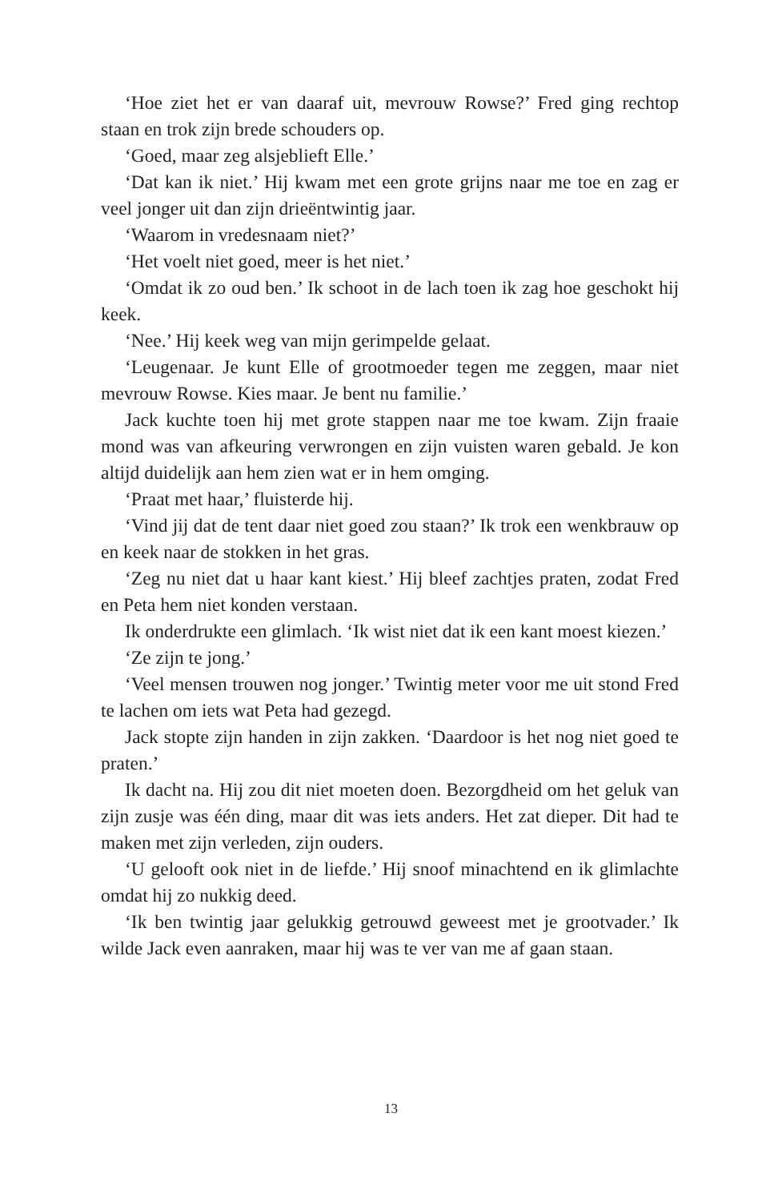‘Hoe ziet het er van daaraf uit, mevrouw Rowse?’ Fred ging recht­op staan en trok zijn brede schouders op.
‘Goed, maar zeg alsjeblieft Elle.’
‘Dat kan ik niet.’ Hij kwam met een grote grijns naar me toe en zag er veel jonger uit dan zijn drieëntwintig jaar.
‘Waarom in vredesnaam niet?’
‘Het voelt niet goed, meer is het niet.’
‘Omdat ik zo oud ben.’ Ik schoot in de lach toen ik zag hoe ge­schokt hij keek.
‘Nee.’ Hij keek weg van mijn gerimpelde gelaat.
‘Leugenaar. Je kunt Elle of grootmoeder tegen me zeggen, maar niet mevrouw Rowse. Kies maar. Je bent nu familie.’
Jack kuchte toen hij met grote stappen naar me toe kwam. Zijn fraaie mond was van afkeuring verwrongen en zijn vuisten waren ge­bald. Je kon altijd duidelijk aan hem zien wat er in hem omging.
‘Praat met haar,’ fluisterde hij.
‘Vind jij dat de tent daar niet goed zou staan?’ Ik trok een wenk­brauw op en keek naar de stokken in het gras.
‘Zeg nu niet dat u haar kant kiest.’ Hij bleef zachtjes praten, zodat Fred en Peta hem niet konden verstaan.
Ik onderdrukte een glimlach. ‘Ik wist niet dat ik een kant moest kiezen.’
‘Ze zijn te jong.’
‘Veel mensen trouwen nog jonger.’ Twintig meter voor me uit stond Fred te lachen om iets wat Peta had gezegd.
Jack stopte zijn handen in zijn zakken. ‘Daardoor is het nog niet goed te praten.’
Ik dacht na. Hij zou dit niet moeten doen. Bezorgdheid om het geluk van zijn zusje was één ding, maar dit was iets anders. Het zat dieper. Dit had te maken met zijn verleden, zijn ouders.
‘U gelooft ook niet in de liefde.’ Hij snoof minachtend en ik glim­lachte omdat hij zo nukkig deed.
‘Ik ben twintig jaar gelukkig getrouwd geweest met je grootvader.’ Ik wilde Jack even aanraken, maar hij was te ver van me af gaan staan.
13